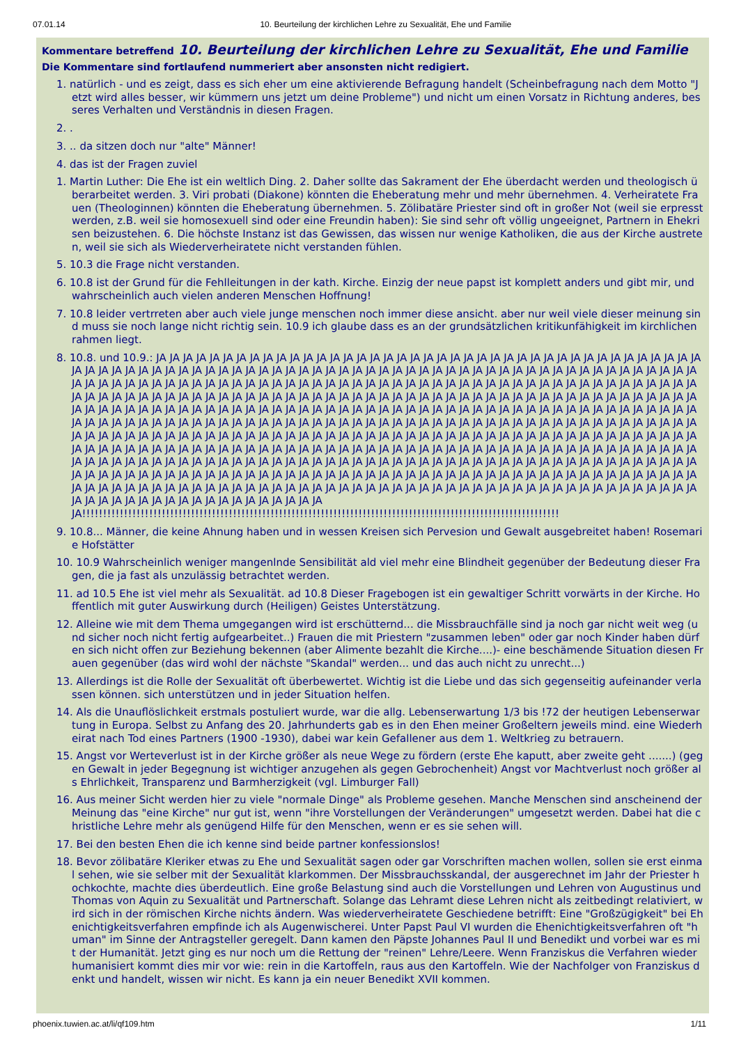07.01.14 10. Beurteilung der kirchlichen Lehre zu Sexualität, Ehe und Familie
Kommentare betreffend 10. Beurteilung der kirchlichen Lehre zu Sexualität, Ehe und Familie
Die Kommentare sind fortlaufend nummeriert aber ansonsten nicht redigiert.
1. natürlich - und es zeigt, dass es sich eher um eine aktivierende Befragung handelt (Scheinbefragung nach dem Motto "Jetzt wird alles besser, wir kümmern uns jetzt um deine Probleme") und nicht um einen Vorsatz in Richtung anderes, besseres Verhalten und Verständnis in diesen Fragen.
2. .
3. .. da sitzen doch nur "alte" Männer!
4. das ist der Fragen zuviel
1. Martin Luther: Die Ehe ist ein weltlich Ding. 2. Daher sollte das Sakrament der Ehe überdacht werden und theologisch überarbeitet werden. 3. Viri probati (Diakone) könnten die Eheberatung mehr und mehr übernehmen. 4. Verheiratete Frauen (Theologinnen) könnten die Eheberatung übernehmen. 5. Zölibatäre Priester sind oft in großer Not (weil sie erpresst werden, z.B. weil sie homosexuell sind oder eine Freundin haben): Sie sind sehr oft völlig ungeeignet, Partnern in Ehekrisen beizustehen. 6. Die höchste Instanz ist das Gewissen, das wissen nur wenige Katholiken, die aus der Kirche austreten, weil sie sich als Wiederverheiratete nicht verstanden fühlen.
5. 10.3 die Frage nicht verstanden.
6. 10.8 ist der Grund für die Fehlleitungen in der kath. Kirche. Einzig der neue papst ist komplett anders und gibt mir, und wahrscheinlich auch vielen anderen Menschen Hoffnung!
7. 10.8 leider vertrreten aber auch viele junge menschen noch immer diese ansicht. aber nur weil viele dieser meinung sind muss sie noch lange nicht richtig sein. 10.9 ich glaube dass es an der grundsätzlichen kritikunfähigkeit im kirchlichen rahmen liegt.
8. 10.8. und 10.9.: JA JA JA JA JA JA JA JA JA JA JA JA JA JA JA JA JA JA JA JA JA JA JA JA JA JA JA JA JA JA JA JA JA JA JA JA JA JA JA JA JA JA JA JA JA JA JA JA JA JA JA JA JA JA JA JA JA JA JA JA JA JA JA JA JA JA JA JA JA JA JA JA JA JA JA JA JA JA JA JA JA JA JA JA JA JA JA JA JA JA JA JA JA JA JA JA JA JA JA JA JA JA JA JA JA JA JA JA JA JA JA JA JA JA JA JA JA JA JA JA JA JA JA JA JA JA JA JA JA JA JA JA JA JA JA JA JA JA JA JA JA JA JA JA JA JA JA JA JA JA JA JA JA JA JA JA JA JA JA JA JA JA JA JA JA JA JA JA JA JA JA JA JA JA JA JA JA JA JA JA JA JA JA JA JA JA JA JA JA JA JA JA JA JA JA JA JA JA JA JA JA JA JA JA JA JA JA JA JA JA JA JA JA JA JA JA JA JA JA JA JA JA JA JA JA JA JA JA JA JA JA JA JA JA JA JA JA JA JA JA JA JA JA JA JA JA JA JA JA JA JA JA JA JA JA JA JA JA JA JA JA JA JA JA JA JA JA JA JA JA JA JA JA JA JA JA JA JA JA JA JA JA JA JA JA JA JA JA JA JA JA JA JA JA JA JA JA JA JA JA JA JA JA JA JA JA JA JA JA JA JA JA JA JA JA JA JA JA JA JA JA JA JA JA JA JA JA JA JA JA JA JA JA JA JA JA JA JA JA JA JA JA JA JA JA JA JA JA JA JA JA JA JA JA JA JA JA JA JA JA JA JA JA JA JA JA JA JA JA JA JA JA JA JA JA JA JA JA JA JA JA JA JA JA JA JA JA JA JA JA JA JA JA JA JA JA JA JA JA JA JA JA JA JA JA JA JA JA JA JA JA JA JA JA JA JA JA JA JA JA JA JA JA JA JA JA JA JA JA JA JA JA JA JA JA JA JA JA JA JA JA JA JA JA JA JA JA JA JA JA JA JA JA JA JA JA JA JA JA JA JA JA JA JA JA JA JA JA JA JA JA JA JA JA JA JA JA JA JA JA JA JA JA JA JA JA JA JA JA JA JA JA JA JA JA JA JA JA JA JA JA JA JA JA JA JA JA JA JA JA JA JA JA JA JA JA JA JA JA JA JA JA JA JA JA JA JA JA JA JA
JA!!!!!!!!!!!!!!!!!!!!!!!!!!!!!!!!!!!!!!!!!!!!!!!!!!!!!!!!!!!!!!!!!!!!!!!!!!!!!!!!!!!!!!!!!!!!!!!!!!!!!!!!!!!!!!!!!!
9. 10.8... Männer, die keine Ahnung haben und in wessen Kreisen sich Pervesion und Gewalt ausgebreitet haben! Rosemarie Hofstätter
10. 10.9 Wahrscheinlich weniger mangenlnde Sensibilität ald viel mehr eine Blindheit gegenüber der Bedeutung dieser Fragen, die ja fast als unzulässig betrachtet werden.
11. ad 10.5 Ehe ist viel mehr als Sexualität. ad 10.8 Dieser Fragebogen ist ein gewaltiger Schritt vorwärts in der Kirche. Hoffentlich mit guter Auswirkung durch (Heiligen) Geistes Unterstätzung.
12. Alleine wie mit dem Thema umgegangen wird ist erschütternd... die Missbrauchfälle sind ja noch gar nicht weit weg (und sicher noch nicht fertig aufgearbeitet..) Frauen die mit Priestern "zusammen leben" oder gar noch Kinder haben dürfen sich nicht offen zur Beziehung bekennen (aber Alimente bezahlt die Kirche....)- eine beschämende Situation diesen Frauen gegenüber (das wird wohl der nächste "Skandal" werden... und das auch nicht zu unrecht...)
13. Allerdings ist die Rolle der Sexualität oft überbewertet. Wichtig ist die Liebe und das sich gegenseitig aufeinander verlassen können. sich unterstützen und in jeder Situation helfen.
14. Als die Unauflöslichkeit erstmals postuliert wurde, war die allg. Lebenserwartung 1/3 bis !72 der heutigen Lebenserwartung in Europa. Selbst zu Anfang des 20. Jahrhunderts gab es in den Ehen meiner Großeltern jeweils mind. eine Wiederheirat nach Tod eines Partners (1900 -1930), dabei war kein Gefallener aus dem 1. Weltkrieg zu betrauern.
15. Angst vor Werteverlust ist in der Kirche größer als neue Wege zu fördern (erste Ehe kaputt, aber zweite geht .......) (gegen Gewalt in jeder Begegnung ist wichtiger anzugehen als gegen Gebrochenheit) Angst vor Machtverlust noch größer als Ehrlichkeit, Transparenz und Barmherzigkeit (vgl. Limburger Fall)
16. Aus meiner Sicht werden hier zu viele "normale Dinge" als Probleme gesehen. Manche Menschen sind anscheinend der Meinung das "eine Kirche" nur gut ist, wenn "ihre Vorstellungen der Veränderungen" umgesetzt werden. Dabei hat die christliche Lehre mehr als genügend Hilfe für den Menschen, wenn er es sie sehen will.
17. Bei den besten Ehen die ich kenne sind beide partner konfessionslos!
18. Bevor zölibatäre Kleriker etwas zu Ehe und Sexualität sagen oder gar Vorschriften machen wollen, sollen sie erst einmal sehen, wie sie selber mit der Sexualität klarkommen. Der Missbrauchsskandal, der ausgerechnet im Jahr der Priester hochkochte, machte dies überdeutlich. Eine große Belastung sind auch die Vorstellungen und Lehren von Augustinus und Thomas von Aquin zu Sexualität und Partnerschaft. Solange das Lehramt diese Lehren nicht als zeitbedingt relativiert, wird sich in der römischen Kirche nichts ändern. Was wiederverheiratete Geschiedene betrifft: Eine "Großzügigkeit" bei Ehenichtigkeitsverfahren empfinde ich als Augenwischerei. Unter Papst Paul VI wurden die Ehenichtigkeitsverfahren oft "human" im Sinne der Antragsteller geregelt. Dann kamen den Päpste Johannes Paul II und Benedikt und vorbei war es mit der Humanität. Jetzt ging es nur noch um die Rettung der "reinen" Lehre/Leere. Wenn Franziskus die Verfahren wieder humanisiert kommt dies mir vor wie: rein in die Kartoffeln, raus aus den Kartoffeln. Wie der Nachfolger von Franziskus denkt und handelt, wissen wir nicht. Es kann ja ein neuer Benedikt XVII kommen.
phoenix.tuwien.ac.at/li/qf109.htm 1/11